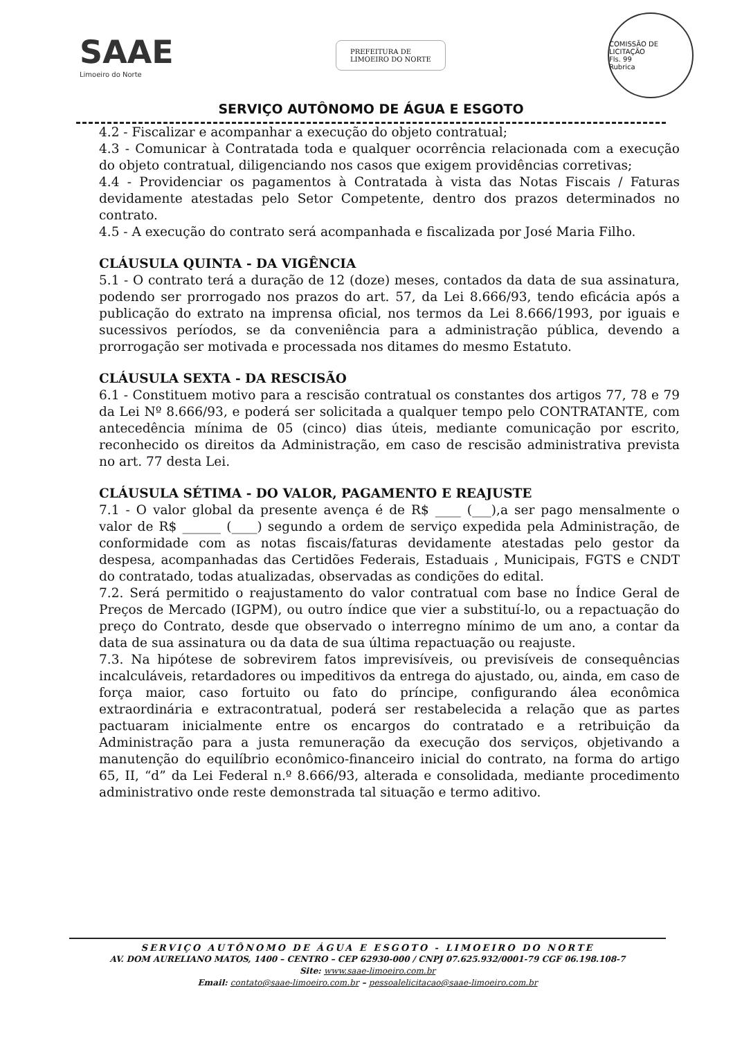SAAE
Limoeiro do Norte
PREFEITURA DE
LIMOEIRO DO NORTE
COMISSÃO DE LICITAÇÃO
Fls. 99
Rubrica
SERVIÇO AUTÔNOMO DE ÁGUA E ESGOTO
4.2 - Fiscalizar e acompanhar a execução do objeto contratual;
4.3 - Comunicar à Contratada toda e qualquer ocorrência relacionada com a execução do objeto contratual, diligenciando nos casos que exigem providências corretivas;
4.4 - Providenciar os pagamentos à Contratada à vista das Notas Fiscais / Faturas devidamente atestadas pelo Setor Competente, dentro dos prazos determinados no contrato.
4.5 - A execução do contrato será acompanhada e fiscalizada por José Maria Filho.
CLÁUSULA QUINTA - DA VIGÊNCIA
5.1 - O contrato terá a duração de 12 (doze) meses, contados da data de sua assinatura, podendo ser prorrogado nos prazos do art. 57, da Lei 8.666/93, tendo eficácia após a publicação do extrato na imprensa oficial, nos termos da Lei 8.666/1993, por iguais e sucessivos períodos, se da conveniência para a administração pública, devendo a prorrogação ser motivada e processada nos ditames do mesmo Estatuto.
CLÁUSULA SEXTA - DA RESCISÃO
6.1 - Constituem motivo para a rescisão contratual os constantes dos artigos 77, 78 e 79 da Lei Nº 8.666/93, e poderá ser solicitada a qualquer tempo pelo CONTRATANTE, com antecedência mínima de 05 (cinco) dias úteis, mediante comunicação por escrito, reconhecido os direitos da Administração, em caso de rescisão administrativa prevista no art. 77 desta Lei.
CLÁUSULA SÉTIMA - DO VALOR, PAGAMENTO E REAJUSTE
7.1 - O valor global da presente avença é de R$ ____ (___),a ser pago mensalmente o valor de R$ ______ (____) segundo a ordem de serviço expedida pela Administração, de conformidade com as notas fiscais/faturas devidamente atestadas pelo gestor da despesa, acompanhadas das Certidões Federais, Estaduais , Municipais, FGTS e CNDT do contratado, todas atualizadas, observadas as condições do edital.
7.2. Será permitido o reajustamento do valor contratual com base no Índice Geral de Preços de Mercado (IGPM), ou outro índice que vier a substituí-lo, ou a repactuação do preço do Contrato, desde que observado o interregno mínimo de um ano, a contar da data de sua assinatura ou da data de sua última repactuação ou reajuste.
7.3. Na hipótese de sobrevirem fatos imprevisíveis, ou previsíveis de consequências incalculáveis, retardadores ou impeditivos da entrega do ajustado, ou, ainda, em caso de força maior, caso fortuito ou fato do príncipe, configurando álea econômica extraordinária e extracontratual, poderá ser restabelecida a relação que as partes pactuaram inicialmente entre os encargos do contratado e a retribuição da Administração para a justa remuneração da execução dos serviços, objetivando a manutenção do equilíbrio econômico-financeiro inicial do contrato, na forma do artigo 65, II, “d” da Lei Federal n.º 8.666/93, alterada e consolidada, mediante procedimento administrativo onde reste demonstrada tal situação e termo aditivo.
SERVIÇO AUTÔNOMO DE ÁGUA E ESGOTO - LIMOEIRO DO NORTE
AV. DOM AURELIANO MATOS, 1400 – CENTRO – CEP 62930-000 / CNPJ 07.625.932/0001-79 CGF 06.198.108-7
Site: www.saae-limoeiro.com.br
Email: contato@saae-limoeiro.com.br – pessoalelicitacao@saae-limoeiro.com.br